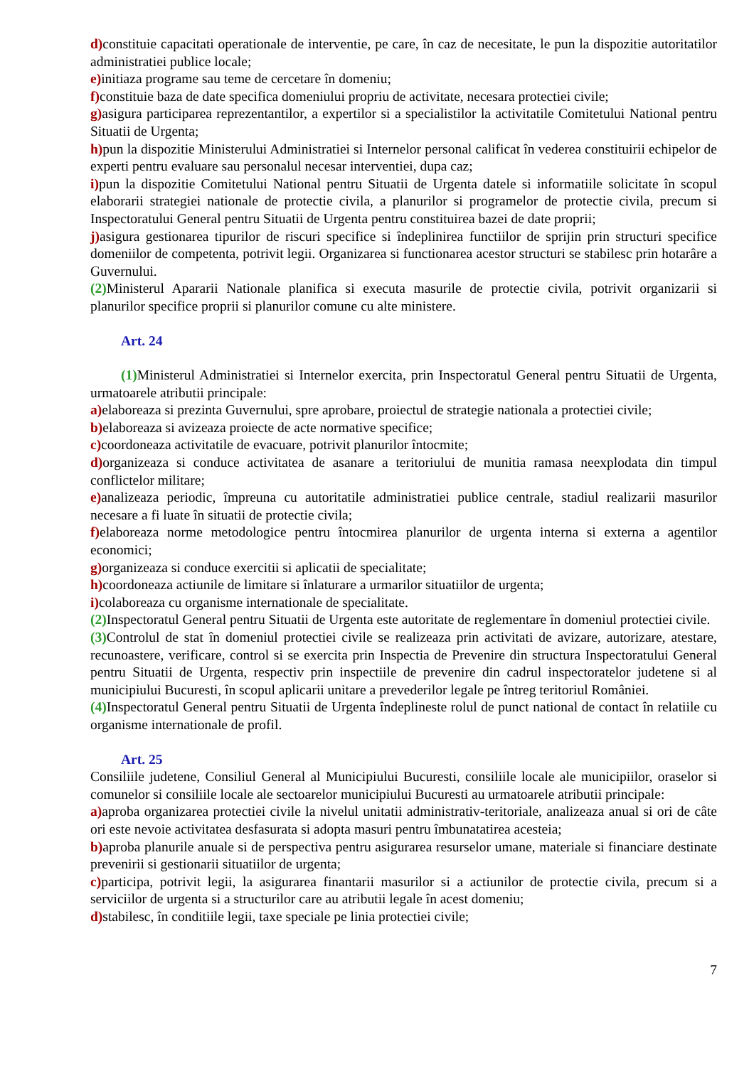d) constituie capacitati operationale de interventie, pe care, în caz de necesitate, le pun la dispozitie autoritatilor administratiei publice locale;
e) initiaza programe sau teme de cercetare în domeniu;
f) constituie baza de date specifica domeniului propriu de activitate, necesara protectiei civile;
g) asigura participarea reprezentantilor, a expertilor si a specialistilor la activitatile Comitetului National pentru Situatii de Urgenta;
h) pun la dispozitie Ministerului Administratiei si Internelor personal calificat în vederea constituirii echipelor de experti pentru evaluare sau personalul necesar interventiei, dupa caz;
i) pun la dispozitie Comitetului National pentru Situatii de Urgenta datele si informatiile solicitate în scopul elaborarii strategiei nationale de protectie civila, a planurilor si programelor de protectie civila, precum si Inspectoratului General pentru Situatii de Urgenta pentru constituirea bazei de date proprii;
j) asigura gestionarea tipurilor de riscuri specifice si îndeplinirea functiilor de sprijin prin structuri specifice domeniilor de competenta, potrivit legii. Organizarea si functionarea acestor structuri se stabilesc prin hotarâre a Guvernului.
(2) Ministerul Apararii Nationale planifica si executa masurile de protectie civila, potrivit organizarii si planurilor specifice proprii si planurilor comune cu alte ministere.
Art. 24
(1) Ministerul Administratiei si Internelor exercita, prin Inspectoratul General pentru Situatii de Urgenta, urmatoarele atributii principale:
a) elaboreaza si prezinta Guvernului, spre aprobare, proiectul de strategie nationala a protectiei civile;
b) elaboreaza si avizeaza proiecte de acte normative specifice;
c) coordoneaza activitatile de evacuare, potrivit planurilor întocmite;
d) organizeaza si conduce activitatea de asanare a teritoriului de munitia ramasa neexplodata din timpul conflictelor militare;
e) analizeaza periodic, împreuna cu autoritatile administratiei publice centrale, stadiul realizarii masurilor necesare a fi luate în situatii de protectie civila;
f) elaboreaza norme metodologice pentru întocmirea planurilor de urgenta interna si externa a agentilor economici;
g) organizeaza si conduce exercitii si aplicatii de specialitate;
h) coordoneaza actiunile de limitare si înlaturare a urmarilor situatiilor de urgenta;
i) colaboreaza cu organisme internationale de specialitate.
(2) Inspectoratul General pentru Situatii de Urgenta este autoritate de reglementare în domeniul protectiei civile.
(3) Controlul de stat în domeniul protectiei civile se realizeaza prin activitati de avizare, autorizare, atestare, recunoastere, verificare, control si se exercita prin Inspectia de Prevenire din structura Inspectoratului General pentru Situatii de Urgenta, respectiv prin inspectiile de prevenire din cadrul inspectoratelor judetene si al municipiului Bucuresti, în scopul aplicarii unitare a prevederilor legale pe întreg teritoriul României.
(4) Inspectoratul General pentru Situatii de Urgenta îndeplineste rolul de punct national de contact în relatiile cu organisme internationale de profil.
Art. 25
Consiliile judetene, Consiliul General al Municipiului Bucuresti, consiliile locale ale municipiilor, oraselor si comunelor si consiliile locale ale sectoarelor municipiului Bucuresti au urmatoarele atributii principale:
a) aproba organizarea protectiei civile la nivelul unitatii administrativ-teritoriale, analizeaza anual si ori de câte ori este nevoie activitatea desfasurata si adopta masuri pentru îmbunatatirea acesteia;
b) aproba planurile anuale si de perspectiva pentru asigurarea resurselor umane, materiale si financiare destinate prevenirii si gestionarii situatiilor de urgenta;
c) participa, potrivit legii, la asigurarea finantarii masurilor si a actiunilor de protectie civila, precum si a serviciilor de urgenta si a structurilor care au atributii legale în acest domeniu;
d) stabilesc, în conditiile legii, taxe speciale pe linia protectiei civile;
7